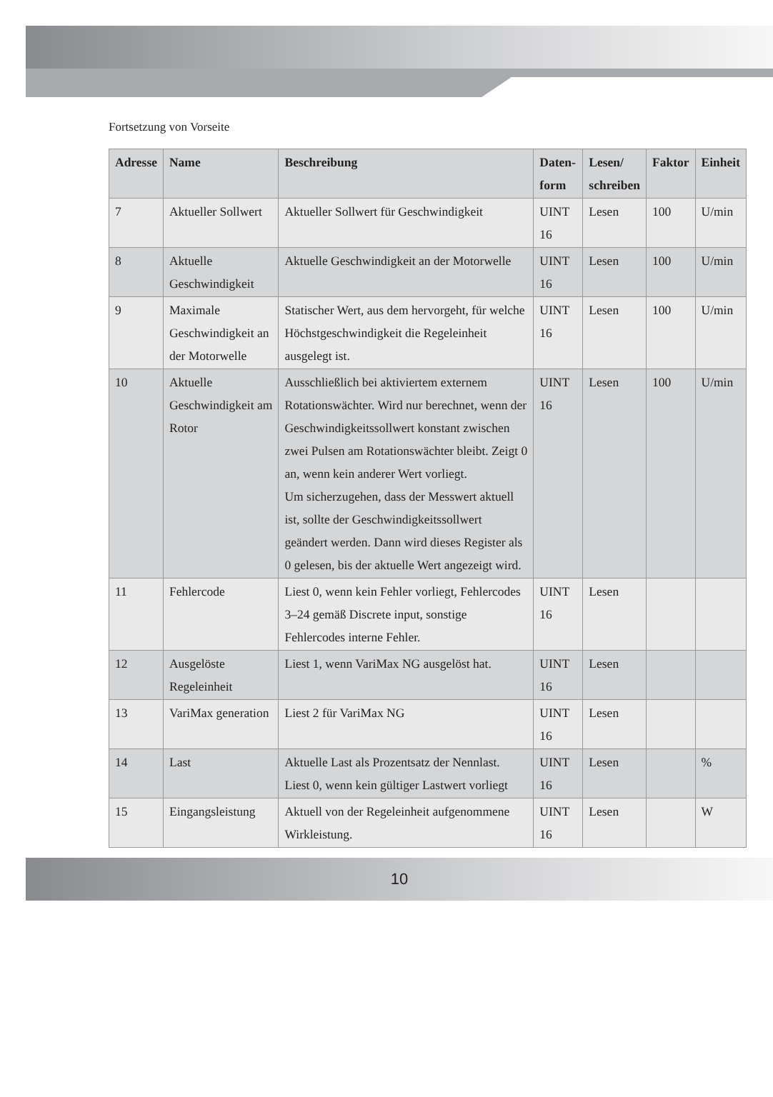Fortsetzung von Vorseite
| Adresse | Name | Beschreibung | Daten- form | Lesen/ schreiben | Faktor | Einheit |
| --- | --- | --- | --- | --- | --- | --- |
| 7 | Aktueller Sollwert | Aktueller Sollwert für Geschwindigkeit | UINT 16 | Lesen | 100 | U/min |
| 8 | Aktuelle Geschwindigkeit | Aktuelle Geschwindigkeit an der Motorwelle | UINT 16 | Lesen | 100 | U/min |
| 9 | Maximale Geschwindigkeit an der Motorwelle | Statischer Wert, aus dem hervorgeht, für welche Höchstgeschwindigkeit die Regeleinheit ausgelegt ist. | UINT 16 | Lesen | 100 | U/min |
| 10 | Aktuelle Geschwindigkeit am Rotor | Ausschließlich bei aktiviertem externem Rotationswächter. Wird nur berechnet, wenn der Geschwindigkeitssollwert konstant zwischen zwei Pulsen am Rotationswächter bleibt. Zeigt 0 an, wenn kein anderer Wert vorliegt. Um sicherzugehen, dass der Messwert aktuell ist, sollte der Geschwindigkeitssollwert geändert werden. Dann wird dieses Register als 0 gelesen, bis der aktuelle Wert angezeigt wird. | UINT 16 | Lesen | 100 | U/min |
| 11 | Fehlercode | Liest 0, wenn kein Fehler vorliegt, Fehlercodes 3–24 gemäß Discrete input, sonstige Fehlercodes interne Fehler. | UINT 16 | Lesen | | |
| 12 | Ausgelöste Regeleinheit | Liest 1, wenn VariMax NG ausgelöst hat. | UINT 16 | Lesen | | |
| 13 | VariMax generation | Liest 2 für VariMax NG | UINT 16 | Lesen | | |
| 14 | Last | Aktuelle Last als Prozentsatz der Nennlast. Liest 0, wenn kein gültiger Lastwert vorliegt | UINT 16 | Lesen | | % |
| 15 | Eingangsleistung | Aktuell von der Regeleinheit aufgenommene Wirkleistung. | UINT 16 | Lesen | | W |
10